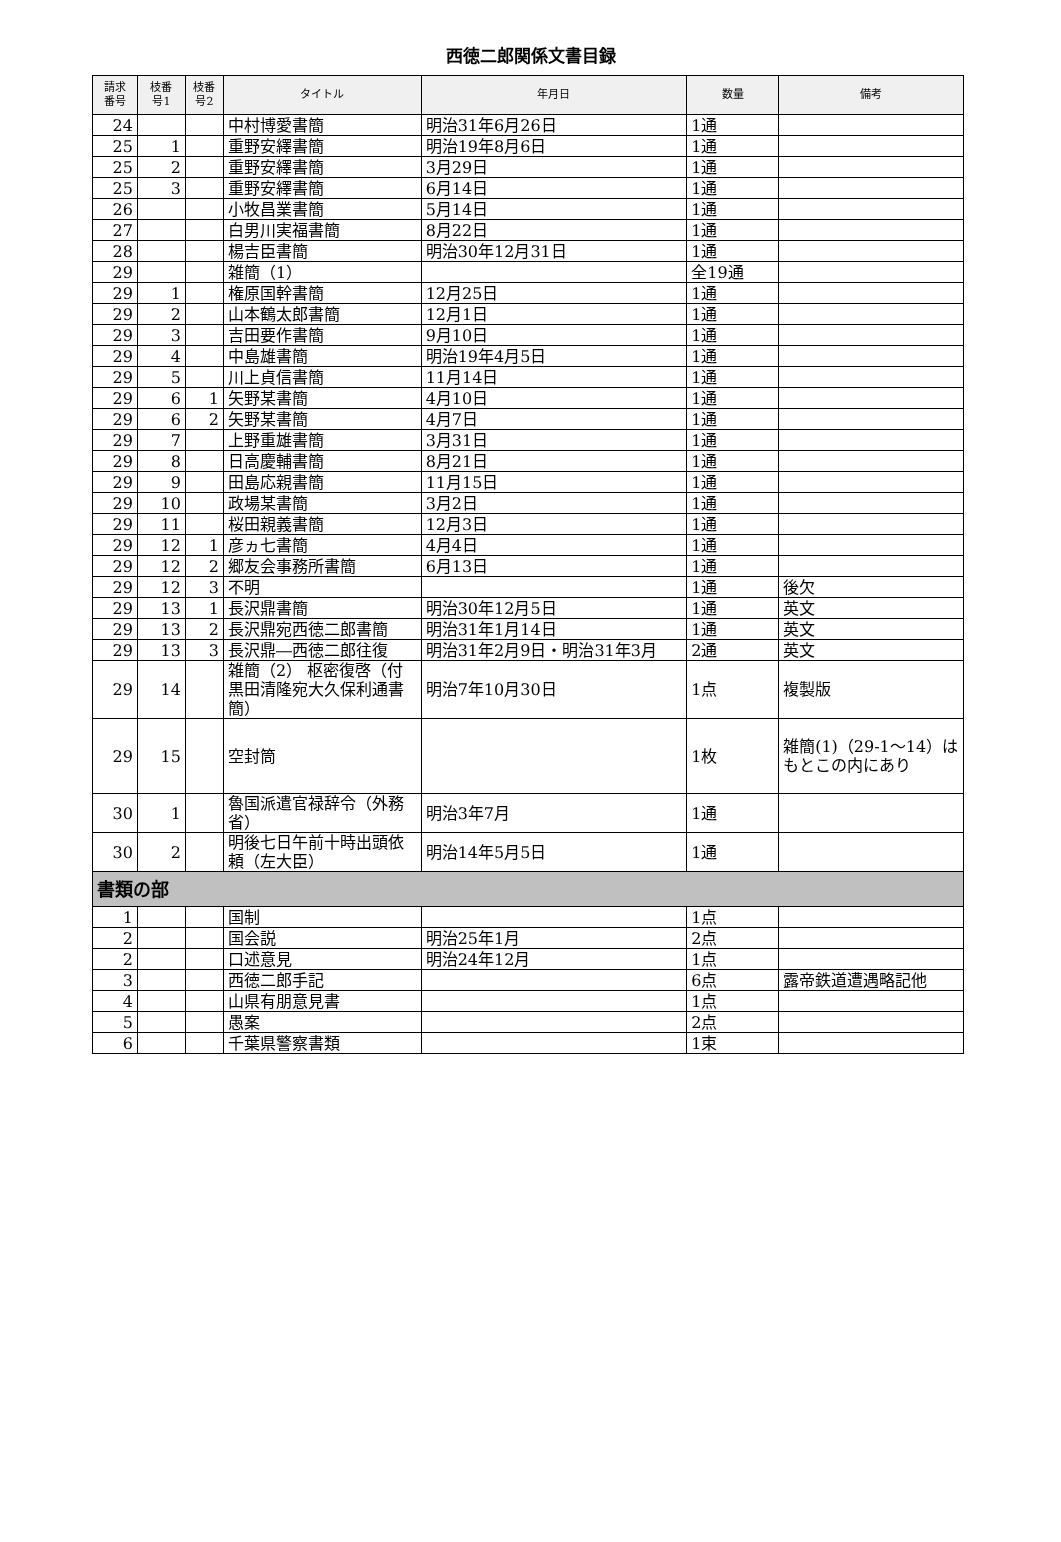西徳二郎関係文書目録
| 請求 番号 | 枝番 号1 | 枝番 号2 | タイトル | 年月日 | 数量 | 備考 |
| --- | --- | --- | --- | --- | --- | --- |
| 24 | | | 中村博愛書簡 | 明治31年6月26日 | 1通 | |
| 25 | 1 | | 重野安繹書簡 | 明治19年8月6日 | 1通 | |
| 25 | 2 | | 重野安繹書簡 | 3月29日 | 1通 | |
| 25 | 3 | | 重野安繹書簡 | 6月14日 | 1通 | |
| 26 | | | 小牧昌業書簡 | 5月14日 | 1通 | |
| 27 | | | 白男川実福書簡 | 8月22日 | 1通 | |
| 28 | | | 楊吉臣書簡 | 明治30年12月31日 | 1通 | |
| 29 | | | 雑簡（1） | | 全19通 | |
| 29 | 1 | | 権原国幹書簡 | 12月25日 | 1通 | |
| 29 | 2 | | 山本鶴太郎書簡 | 12月1日 | 1通 | |
| 29 | 3 | | 吉田要作書簡 | 9月10日 | 1通 | |
| 29 | 4 | | 中島雄書簡 | 明治19年4月5日 | 1通 | |
| 29 | 5 | | 川上貞信書簡 | 11月14日 | 1通 | |
| 29 | 6 | 1 | 矢野某書簡 | 4月10日 | 1通 | |
| 29 | 6 | 2 | 矢野某書簡 | 4月7日 | 1通 | |
| 29 | 7 | | 上野重雄書簡 | 3月31日 | 1通 | |
| 29 | 8 | | 日高慶輔書簡 | 8月21日 | 1通 | |
| 29 | 9 | | 田島応親書簡 | 11月15日 | 1通 | |
| 29 | 10 | | 政場某書簡 | 3月2日 | 1通 | |
| 29 | 11 | | 桜田親義書簡 | 12月3日 | 1通 | |
| 29 | 12 | 1 | 彦ヵ七書簡 | 4月4日 | 1通 | |
| 29 | 12 | 2 | 郷友会事務所書簡 | 6月13日 | 1通 | |
| 29 | 12 | 3 | 不明 | | 1通 | 後欠 |
| 29 | 13 | 1 | 長沢鼎書簡 | 明治30年12月5日 | 1通 | 英文 |
| 29 | 13 | 2 | 長沢鼎宛西徳二郎書簡 | 明治31年1月14日 | 1通 | 英文 |
| 29 | 13 | 3 | 長沢鼎―西徳二郎往復 | 明治31年2月9日・明治31年3月 | 2通 | 英文 |
| 29 | 14 | | 雑簡（2） 枢密復啓（付黒田清隆宛大久保利通書簡） | 明治7年10月30日 | 1点 | 複製版 |
| 29 | 15 | | 空封筒 | | 1枚 | 雑簡(1)（29-1～14）はもとこの内にあり |
| 30 | 1 | | 魯国派遣官禄辞令（外務省） | 明治3年7月 | 1通 | |
| 30 | 2 | | 明後七日午前十時出頭依頼（左大臣） | 明治14年5月5日 | 1通 | |
| 書類の部 | | | | | | |
| 1 | | | 国制 | | 1点 | |
| 2 | | | 国会説 | 明治25年1月 | 2点 | |
| 2 | | | 口述意見 | 明治24年12月 | 1点 | |
| 3 | | | 西徳二郎手記 | | 6点 | 露帝鉄道遭遇略記他 |
| 4 | | | 山県有朋意見書 | | 1点 | |
| 5 | | | 愚案 | | 2点 | |
| 6 | | | 千葉県警察書類 | | 1束 | |